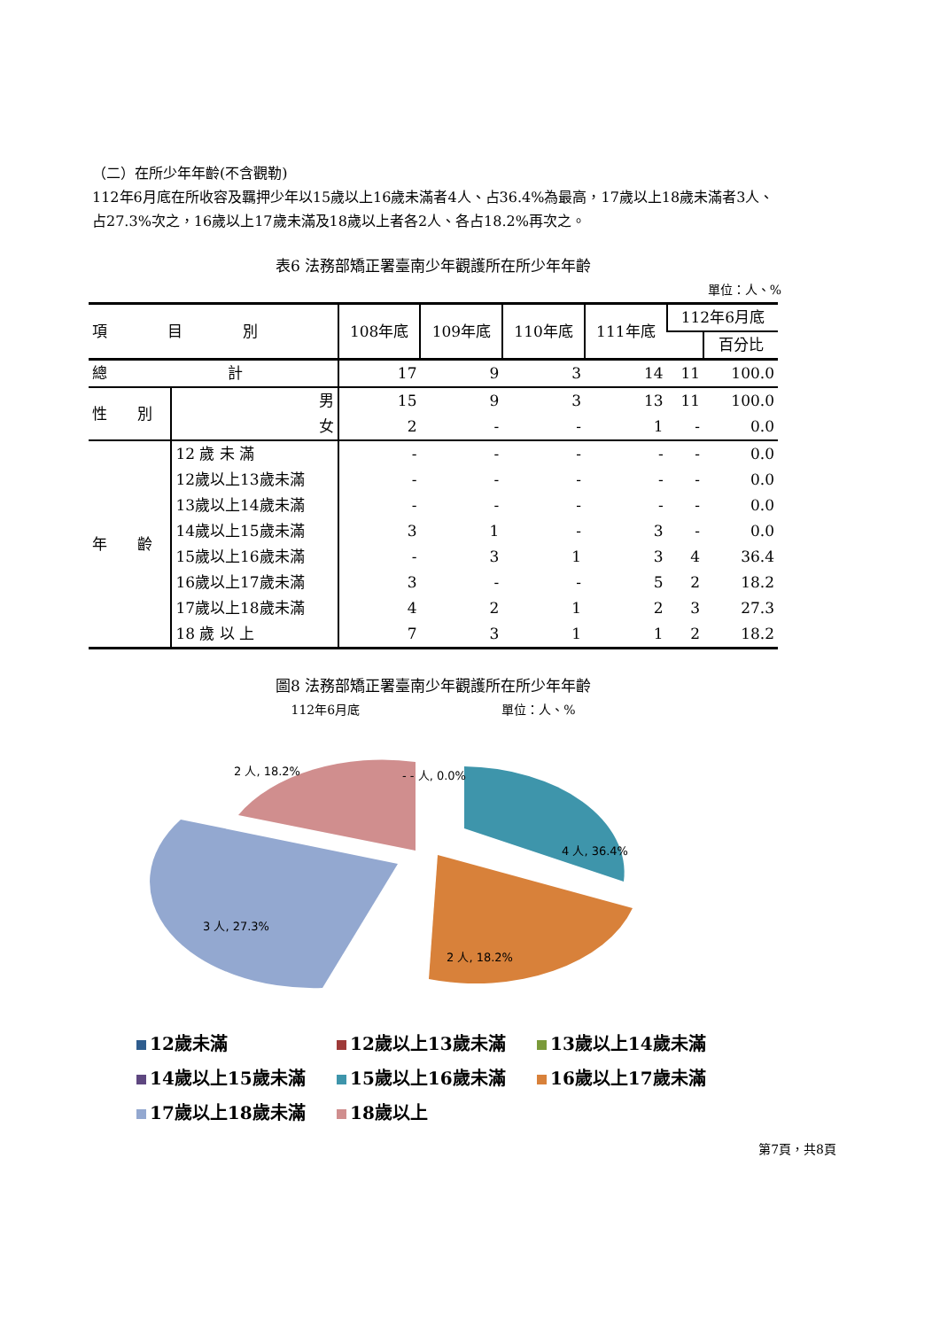（二）在所少年年齡(不含觀勒)
112年6月底在所收容及羈押少年以15歲以上16歲未滿者4人、占36.4%為最高，17歲以上18歲未滿者3人、占27.3%次之，16歲以上17歲未滿及18歲以上者各2人、各占18.2%再次之。
表6 法務部矯正署臺南少年觀護所在所少年年齡
單位：人、%
| 項 目 別 | | 108年底 | 109年底 | 110年底 | 111年底 | 112年6月底 | |
| --- | --- | --- | --- | --- | --- | --- | --- |
| | | | | | | | 百分比 |
| 總 計 | | 17 | 9 | 3 | 14 | 11 | 100.0 |
| 性 別 | 男 | 15 | 9 | 3 | 13 | 11 | 100.0 |
| | 女 | 2 | - | - | 1 | - | 0.0 |
| 年 齡 | 12 歲 未 滿 | - | - | - | - | - | 0.0 |
| | 12歲以上13歲未滿 | - | - | - | - | - | 0.0 |
| | 13歲以上14歲未滿 | - | - | - | - | - | 0.0 |
| | 14歲以上15歲未滿 | 3 | 1 | - | 3 | - | 0.0 |
| | 15歲以上16歲未滿 | - | 3 | 1 | 3 | 4 | 36.4 |
| | 16歲以上17歲未滿 | 3 | - | - | 5 | 2 | 18.2 |
| | 17歲以上18歲未滿 | 4 | 2 | 1 | 2 | 3 | 27.3 |
| | 18 歲 以 上 | 7 | 3 | 1 | 1 | 2 | 18.2 |
圖8 法務部矯正署臺南少年觀護所在所少年年齡
112年6月底 單位：人、%
2 人, 18.2%
- - 人, 0.0%
4 人, 36.4%
2 人, 18.2%
3 人, 27.3%
12歲未滿 12歲以上13歲未滿 13歲以上14歲未滿 14歲以上15歲未滿 15歲以上16歲未滿 16歲以上17歲未滿 17歲以上18歲未滿 18歲以上
第7頁，共8頁